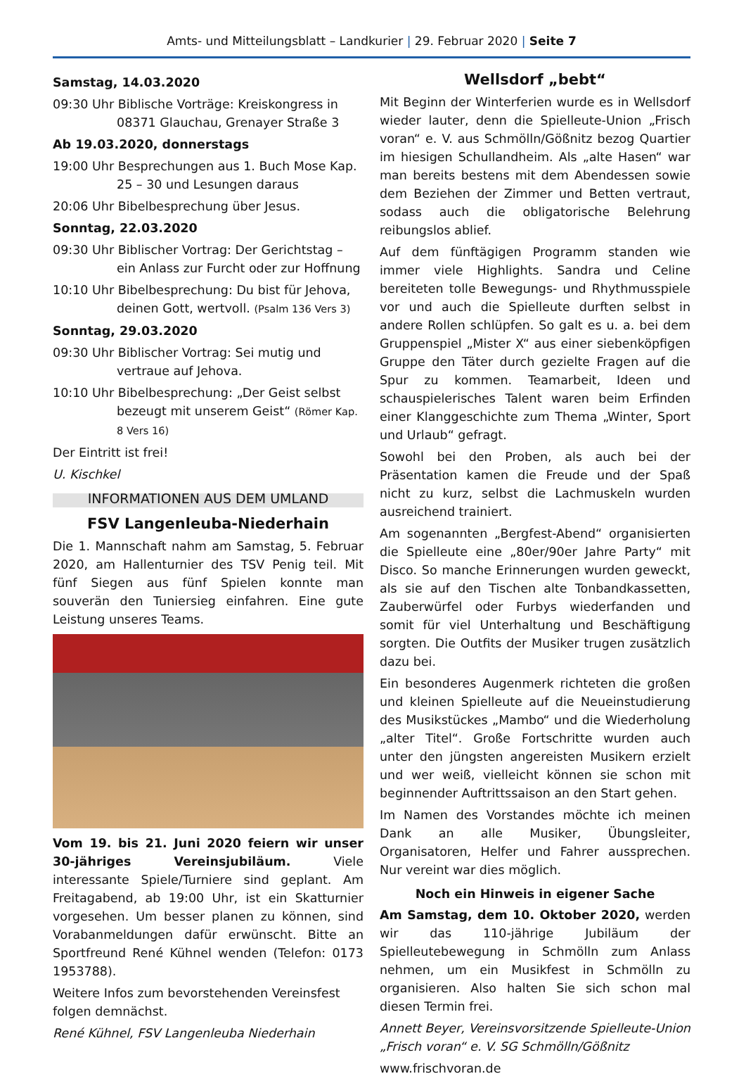Amts- und Mitteilungsblatt – Landkurier | 29. Februar 2020 | Seite 7
Samstag, 14.03.2020
09:30 Uhr Biblische Vorträge: Kreiskongress in 08371 Glauchau, Grenayer Straße 3
Ab 19.03.2020, donnerstags
19:00 Uhr Besprechungen aus 1. Buch Mose Kap. 25 – 30 und Lesungen daraus
20:06 Uhr Bibelbesprechung über Jesus.
Sonntag, 22.03.2020
09:30 Uhr Biblischer Vortrag: Der Gerichtstag – ein Anlass zur Furcht oder zur Hoffnung
10:10 Uhr Bibelbesprechung: Du bist für Jehova, deinen Gott, wertvoll. (Psalm 136 Vers 3)
Sonntag, 29.03.2020
09:30 Uhr Biblischer Vortrag: Sei mutig und vertraue auf Jehova.
10:10 Uhr Bibelbesprechung: „Der Geist selbst bezeugt mit unserem Geist“ (Römer Kap. 8 Vers 16)
Der Eintritt ist frei!
U. Kischkel
INFORMATIONEN AUS DEM UMLAND
FSV Langenleuba-Niederhain
Die 1. Mannschaft nahm am Samstag, 5. Februar 2020, am Hallenturnier des TSV Penig teil. Mit fünf Siegen aus fünf Spielen konnte man souverän den Tuniersieg einfahren. Eine gute Leistung unseres Teams.
Vom 19. bis 21. Juni 2020 feiern wir unser 30-jähriges Vereinsjubiläum. Viele interessante Spiele/Turniere sind geplant. Am Freitagabend, ab 19:00 Uhr, ist ein Skatturnier vorgesehen. Um besser planen zu können, sind Vorabanmeldungen dafür erwünscht. Bitte an Sportfreund René Kühnel wenden (Telefon: 0173 1953788).
Weitere Infos zum bevorstehenden Vereinsfest folgen demnächst.
René Kühnel, FSV Langenleuba Niederhain
Wellsdorf „bebt“
Mit Beginn der Winterferien wurde es in Wellsdorf wieder lauter, denn die Spielleute-Union „Frisch voran“ e. V. aus Schmölln/Gößnitz bezog Quartier im hiesigen Schullandheim. Als „alte Hasen“ war man bereits bestens mit dem Abendessen sowie dem Beziehen der Zimmer und Betten vertraut, sodass auch die obligatorische Belehrung reibungslos ablief.
Auf dem fünftägigen Programm standen wie immer viele Highlights. Sandra und Celine bereiteten tolle Bewegungs- und Rhythmusspiele vor und auch die Spielleute durften selbst in andere Rollen schlüpfen. So galt es u. a. bei dem Gruppenspiel „Mister X“ aus einer siebenköpfigen Gruppe den Täter durch gezielte Fragen auf die Spur zu kommen. Teamarbeit, Ideen und schauspielerisches Talent waren beim Erfinden einer Klanggeschichte zum Thema „Winter, Sport und Urlaub“ gefragt.
Sowohl bei den Proben, als auch bei der Präsentation kamen die Freude und der Spaß nicht zu kurz, selbst die Lachmuskeln wurden ausreichend trainiert.
Am sogenannten „Bergfest-Abend“ organisierten die Spielleute eine „80er/90er Jahre Party“ mit Disco. So manche Erinnerungen wurden geweckt, als sie auf den Tischen alte Tonbandkassetten, Zauberwürfel oder Furbys wiederfanden und somit für viel Unterhaltung und Beschäftigung sorgten. Die Outfits der Musiker trugen zusätzlich dazu bei.
Ein besonderes Augenmerk richteten die großen und kleinen Spielleute auf die Neueinstudierung des Musikstückes „Mambo“ und die Wiederholung „alter Titel“. Große Fortschritte wurden auch unter den jüngsten angereisten Musikern erzielt und wer weiß, vielleicht können sie schon mit beginnender Auftrittssaison an den Start gehen.
Im Namen des Vorstandes möchte ich meinen Dank an alle Musiker, Übungsleiter, Organisatoren, Helfer und Fahrer aussprechen. Nur vereint war dies möglich.
Noch ein Hinweis in eigener Sache
Am Samstag, dem 10. Oktober 2020, werden wir das 110-jährige Jubiläum der Spielleutebewegung in Schmölln zum Anlass nehmen, um ein Musikfest in Schmölln zu organisieren. Also halten Sie sich schon mal diesen Termin frei.
Annett Beyer, Vereinsvorsitzende Spielleute-Union „Frisch voran“ e. V. SG Schmölln/Gößnitz
www.frischvoran.de